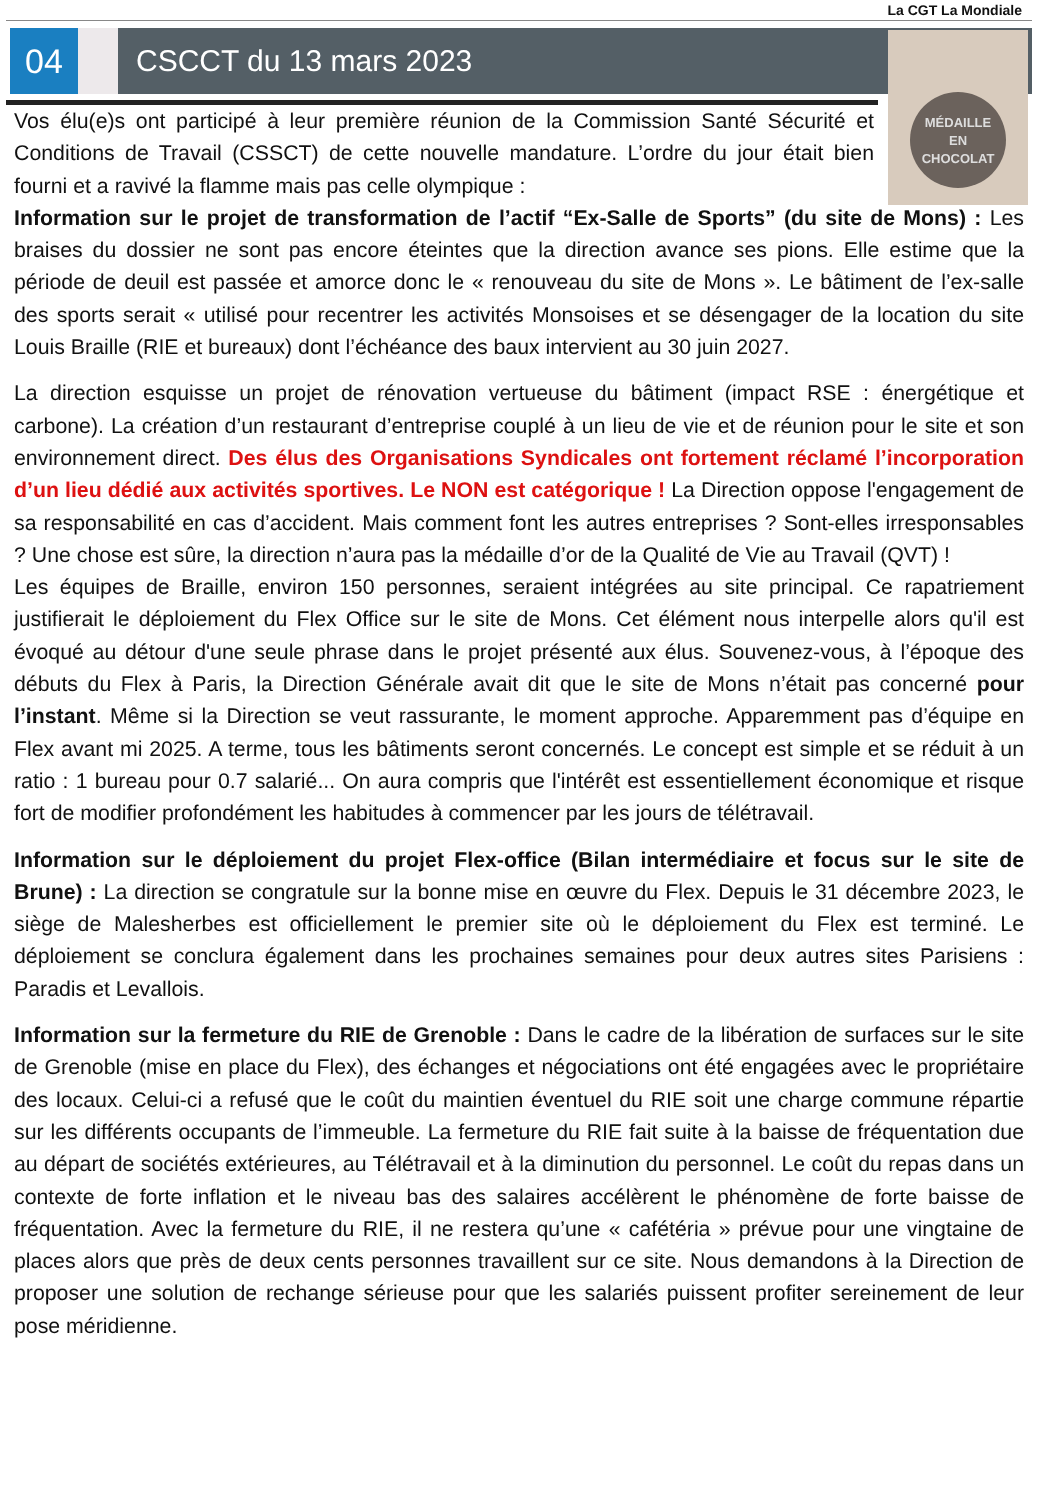La CGT La Mondiale
04 CSCCT du 13 mars 2023
MÉDAILLE
EN
CHOCOLAT
Vos élu(e)s ont participé à leur première réunion de la Commission Santé Sécurité et Conditions de Travail (CSSCT) de cette nouvelle mandature. L’ordre du jour était bien fourni et a ravivé la flamme mais pas celle olympique :
Information sur le projet de transformation de l’actif “Ex-Salle de Sports” (du site de Mons) : Les braises du dossier ne sont pas encore éteintes que la direction avance ses pions. Elle estime que la période de deuil est passée et amorce donc le « renouveau du site de Mons ». Le bâtiment de l’ex-salle des sports serait « utilisé pour recentrer les activités Monsoises et se désengager de la location du site Louis Braille (RIE et bureaux) dont l’échéance des baux intervient au 30 juin 2027.
La direction esquisse un projet de rénovation vertueuse du bâtiment (impact RSE : énergétique et carbone). La création d’un restaurant d’entreprise couplé à un lieu de vie et de réunion pour le site et son environnement direct. Des élus des Organisations Syndicales ont fortement réclamé l’incorporation d’un lieu dédié aux activités sportives. Le NON est catégorique ! La Direction oppose l'engagement de sa responsabilité en cas d’accident. Mais comment font les autres entreprises ? Sont-elles irresponsables ? Une chose est sûre, la direction n’aura pas la médaille d’or de la Qualité de Vie au Travail (QVT) !
Les équipes de Braille, environ 150 personnes, seraient intégrées au site principal. Ce rapatriement justifierait le déploiement du Flex Office sur le site de Mons. Cet élément nous interpelle alors qu'il est évoqué au détour d'une seule phrase dans le projet présenté aux élus. Souvenez-vous, à l’époque des débuts du Flex à Paris, la Direction Générale avait dit que le site de Mons n’était pas concerné pour l’instant. Même si la Direction se veut rassurante, le moment approche. Apparemment pas d’équipe en Flex avant mi 2025. A terme, tous les bâtiments seront concernés. Le concept est simple et se réduit à un ratio : 1 bureau pour 0.7 salarié... On aura compris que l'intérêt est essentiellement économique et risque fort de modifier profondément les habitudes à commencer par les jours de télétravail.
Information sur le déploiement du projet Flex-office (Bilan intermédiaire et focus sur le site de Brune) : La direction se congratule sur la bonne mise en œuvre du Flex. Depuis le 31 décembre 2023, le siège de Malesherbes est officiellement le premier site où le déploiement du Flex est terminé. Le déploiement se conclura également dans les prochaines semaines pour deux autres sites Parisiens : Paradis et Levallois.
Information sur la fermeture du RIE de Grenoble : Dans le cadre de la libération de surfaces sur le site de Grenoble (mise en place du Flex), des échanges et négociations ont été engagées avec le propriétaire des locaux. Celui-ci a refusé que le coût du maintien éventuel du RIE soit une charge commune répartie sur les différents occupants de l’immeuble. La fermeture du RIE fait suite à la baisse de fréquentation due au départ de sociétés extérieures, au Télétravail et à la diminution du personnel. Le coût du repas dans un contexte de forte inflation et le niveau bas des salaires accélèrent le phénomène de forte baisse de fréquentation. Avec la fermeture du RIE, il ne restera qu’une « cafétéria » prévue pour une vingtaine de places alors que près de deux cents personnes travaillent sur ce site. Nous demandons à la Direction de proposer une solution de rechange sérieuse pour que les salariés puissent profiter sereinement de leur pose méridienne.